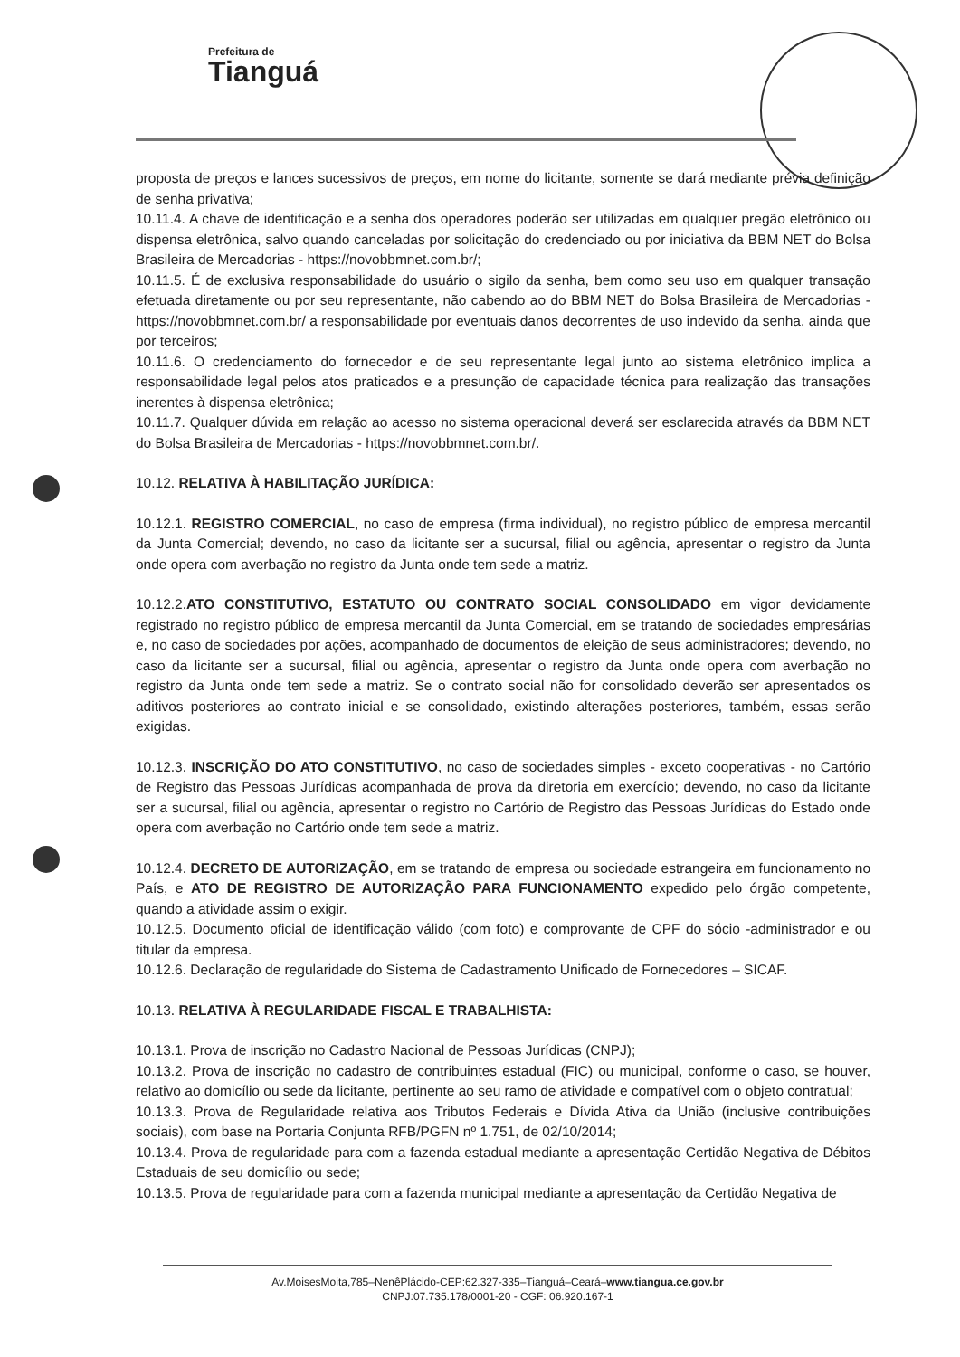Prefeitura de
Tianguá
proposta de preços e lances sucessivos de preços, em nome do licitante, somente se dará mediante prévia definição de senha privativa;
10.11.4. A chave de identificação e a senha dos operadores poderão ser utilizadas em qualquer pregão eletrônico ou dispensa eletrônica, salvo quando canceladas por solicitação do credenciado ou por iniciativa da BBM NET do Bolsa Brasileira de Mercadorias - https://novobbmnet.com.br/;
10.11.5. É de exclusiva responsabilidade do usuário o sigilo da senha, bem como seu uso em qualquer transação efetuada diretamente ou por seu representante, não cabendo ao do BBM NET do Bolsa Brasileira de Mercadorias - https://novobbmnet.com.br/ a responsabilidade por eventuais danos decorrentes de uso indevido da senha, ainda que por terceiros;
10.11.6. O credenciamento do fornecedor e de seu representante legal junto ao sistema eletrônico implica a responsabilidade legal pelos atos praticados e a presunção de capacidade técnica para realização das transações inerentes à dispensa eletrônica;
10.11.7. Qualquer dúvida em relação ao acesso no sistema operacional deverá ser esclarecida através da BBM NET do Bolsa Brasileira de Mercadorias - https://novobbmnet.com.br/.
10.12. RELATIVA À HABILITAÇÃO JURÍDICA:
10.12.1. REGISTRO COMERCIAL, no caso de empresa (firma individual), no registro público de empresa mercantil da Junta Comercial; devendo, no caso da licitante ser a sucursal, filial ou agência, apresentar o registro da Junta onde opera com averbação no registro da Junta onde tem sede a matriz.
10.12.2.ATO CONSTITUTIVO, ESTATUTO OU CONTRATO SOCIAL CONSOLIDADO em vigor devidamente registrado no registro público de empresa mercantil da Junta Comercial, em se tratando de sociedades empresárias e, no caso de sociedades por ações, acompanhado de documentos de eleição de seus administradores; devendo, no caso da licitante ser a sucursal, filial ou agência, apresentar o registro da Junta onde opera com averbação no registro da Junta onde tem sede a matriz. Se o contrato social não for consolidado deverão ser apresentados os aditivos posteriores ao contrato inicial e se consolidado, existindo alterações posteriores, também, essas serão exigidas.
10.12.3. INSCRIÇÃO DO ATO CONSTITUTIVO, no caso de sociedades simples - exceto cooperativas - no Cartório de Registro das Pessoas Jurídicas acompanhada de prova da diretoria em exercício; devendo, no caso da licitante ser a sucursal, filial ou agência, apresentar o registro no Cartório de Registro das Pessoas Jurídicas do Estado onde opera com averbação no Cartório onde tem sede a matriz.
10.12.4. DECRETO DE AUTORIZAÇÃO, em se tratando de empresa ou sociedade estrangeira em funcionamento no País, e ATO DE REGISTRO DE AUTORIZAÇÃO PARA FUNCIONAMENTO expedido pelo órgão competente, quando a atividade assim o exigir.
10.12.5. Documento oficial de identificação válido (com foto) e comprovante de CPF do sócio -administrador e ou titular da empresa.
10.12.6. Declaração de regularidade do Sistema de Cadastramento Unificado de Fornecedores – SICAF.
10.13. RELATIVA À REGULARIDADE FISCAL E TRABALHISTA:
10.13.1. Prova de inscrição no Cadastro Nacional de Pessoas Jurídicas (CNPJ);
10.13.2. Prova de inscrição no cadastro de contribuintes estadual (FIC) ou municipal, conforme o caso, se houver, relativo ao domicílio ou sede da licitante, pertinente ao seu ramo de atividade e compatível com o objeto contratual;
10.13.3. Prova de Regularidade relativa aos Tributos Federais e Dívida Ativa da União (inclusive contribuições sociais), com base na Portaria Conjunta RFB/PGFN nº 1.751, de 02/10/2014;
10.13.4. Prova de regularidade para com a fazenda estadual mediante a apresentação Certidão Negativa de Débitos Estaduais de seu domicílio ou sede;
10.13.5. Prova de regularidade para com a fazenda municipal mediante a apresentação da Certidão Negativa de
Av.MoisesMoita,785–NenêPlácido-CEP:62.327-335–Tianguá–Ceará–www.tiangua.ce.gov.br
CNPJ:07.735.178/0001-20 - CGF: 06.920.167-1